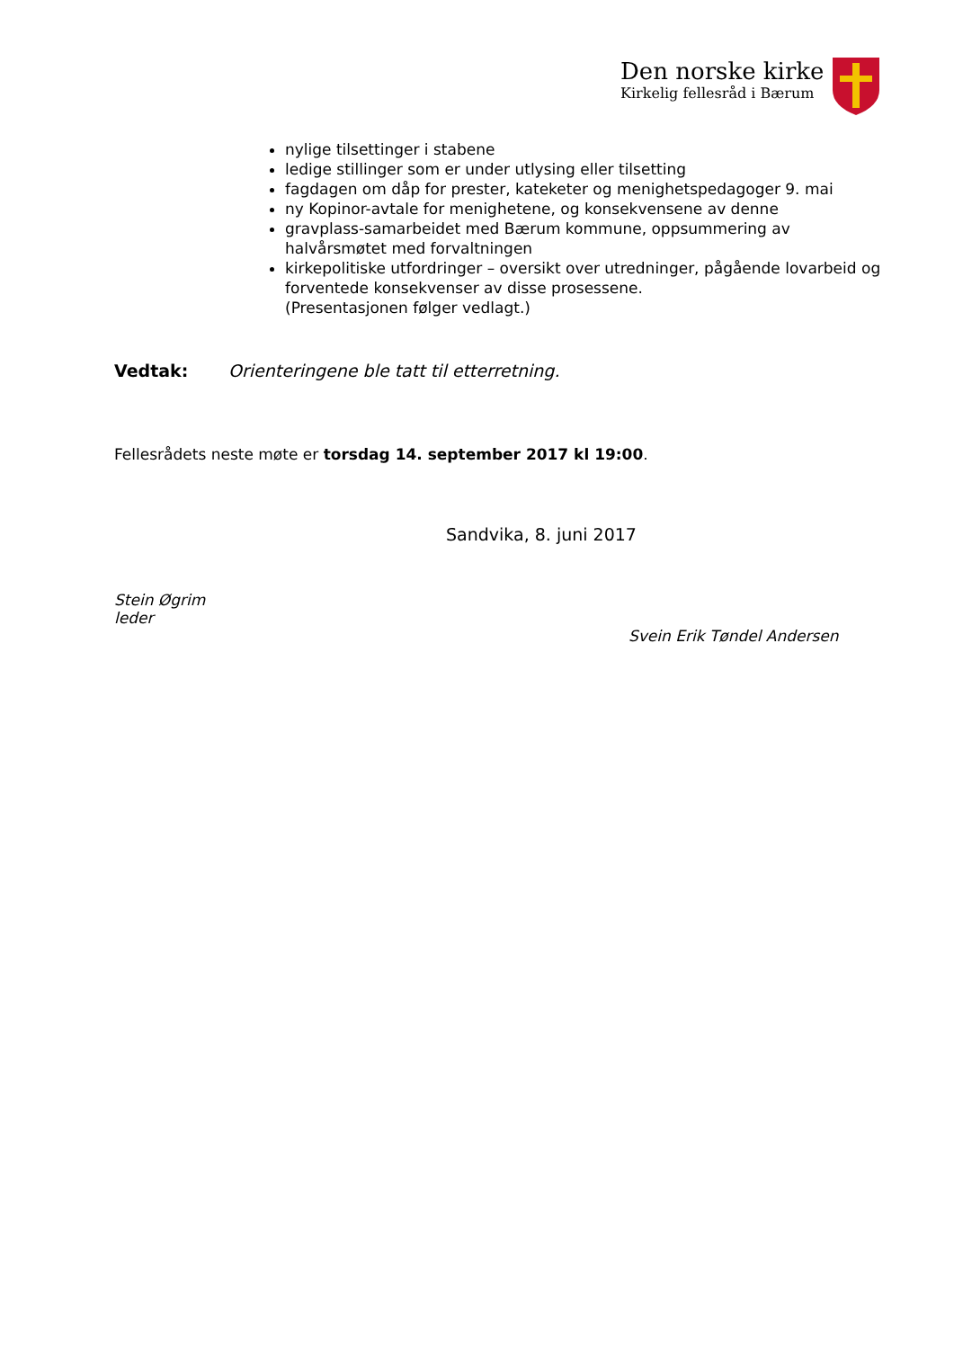Den norske kirke
Kirkelig fellesråd i Bærum
nylige tilsettinger i stabene
ledige stillinger som er under utlysing eller tilsetting
fagdagen om dåp for prester, kateketer og menighetspedagoger 9. mai
ny Kopinor-avtale for menighetene, og konsekvensene av denne
gravplass-samarbeidet med Bærum kommune, oppsummering av halvårsmøtet med forvaltningen
kirkepolitiske utfordringer – oversikt over utredninger, pågående lovarbeid og forventede konsekvenser av disse prosessene.
(Presentasjonen følger vedlagt.)
Vedtak: Orienteringene ble tatt til etterretning.
Fellesrådets neste møte er torsdag 14. september 2017 kl 19:00.
Sandvika, 8. juni 2017
Stein Øgrim
leder
Svein Erik Tøndel Andersen